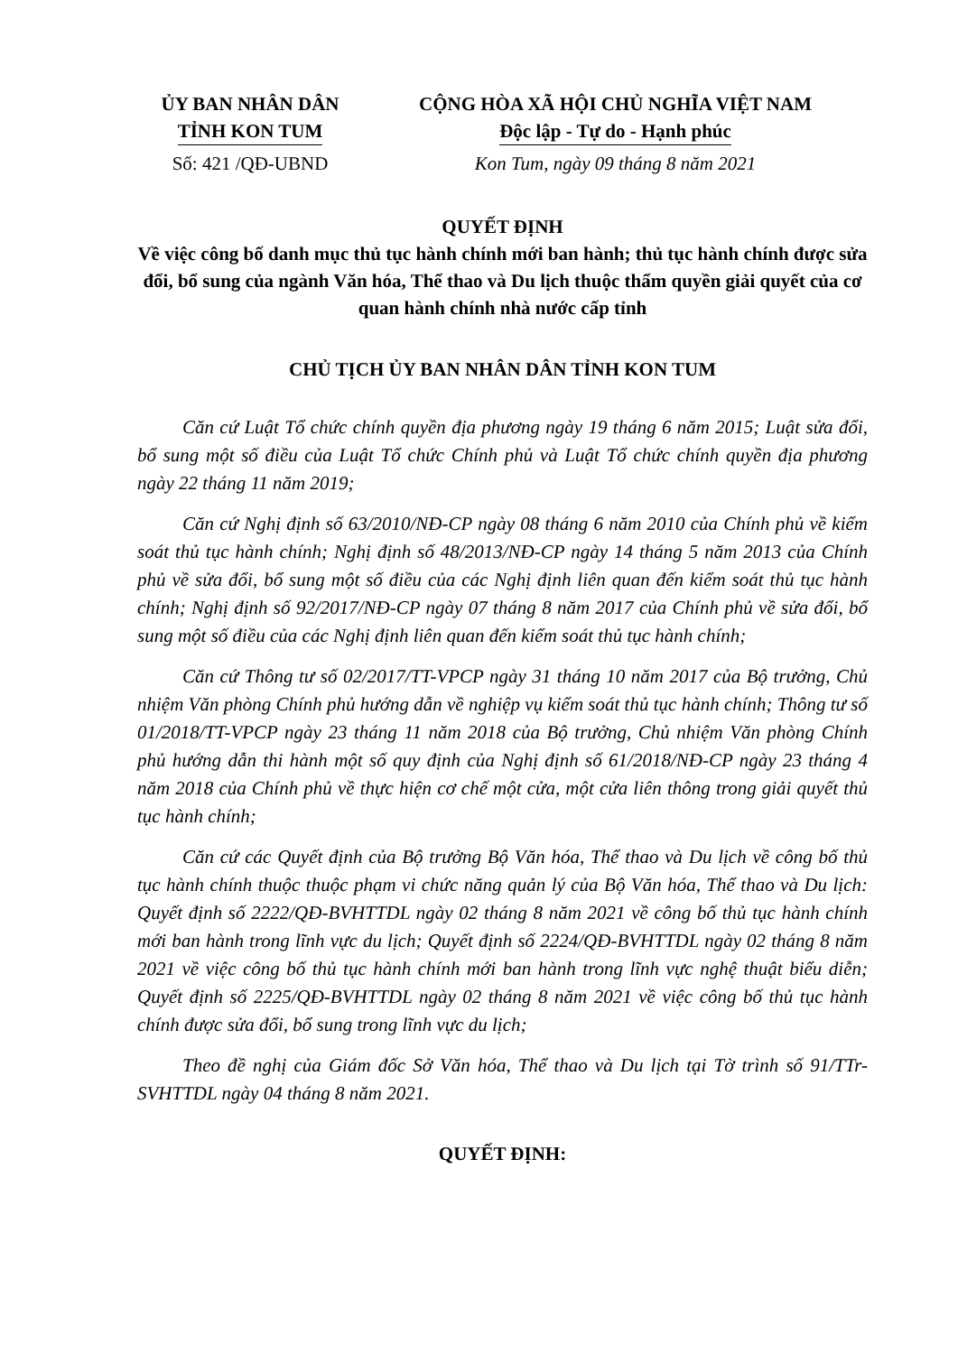ỦY BAN NHÂN DÂN
TỈNH KON TUM
CỘNG HÒA XÃ HỘI CHỦ NGHĨA VIỆT NAM
Độc lập - Tự do - Hạnh phúc
Số: 421 /QĐ-UBND Kon Tum, ngày 09 tháng 8 năm 2021
QUYẾT ĐỊNH
Về việc công bố danh mục thủ tục hành chính mới ban hành; thủ tục hành chính được sửa đổi, bổ sung của ngành Văn hóa, Thể thao và Du lịch thuộc thẩm quyền giải quyết của cơ quan hành chính nhà nước cấp tỉnh
CHỦ TỊCH ỦY BAN NHÂN DÂN TỈNH KON TUM
Căn cứ Luật Tổ chức chính quyền địa phương ngày 19 tháng 6 năm 2015; Luật sửa đổi, bổ sung một số điều của Luật Tổ chức Chính phủ và Luật Tổ chức chính quyền địa phương ngày 22 tháng 11 năm 2019;
Căn cứ Nghị định số 63/2010/NĐ-CP ngày 08 tháng 6 năm 2010 của Chính phủ về kiểm soát thủ tục hành chính; Nghị định số 48/2013/NĐ-CP ngày 14 tháng 5 năm 2013 của Chính phủ về sửa đổi, bổ sung một số điều của các Nghị định liên quan đến kiểm soát thủ tục hành chính; Nghị định số 92/2017/NĐ-CP ngày 07 tháng 8 năm 2017 của Chính phủ về sửa đổi, bổ sung một số điều của các Nghị định liên quan đến kiểm soát thủ tục hành chính;
Căn cứ Thông tư số 02/2017/TT-VPCP ngày 31 tháng 10 năm 2017 của Bộ trưởng, Chủ nhiệm Văn phòng Chính phủ hướng dẫn về nghiệp vụ kiểm soát thủ tục hành chính; Thông tư số 01/2018/TT-VPCP ngày 23 tháng 11 năm 2018 của Bộ trưởng, Chủ nhiệm Văn phòng Chính phủ hướng dẫn thi hành một số quy định của Nghị định số 61/2018/NĐ-CP ngày 23 tháng 4 năm 2018 của Chính phủ về thực hiện cơ chế một cửa, một cửa liên thông trong giải quyết thủ tục hành chính;
Căn cứ các Quyết định của Bộ trưởng Bộ Văn hóa, Thể thao và Du lịch về công bố thủ tục hành chính thuộc thuộc phạm vi chức năng quản lý của Bộ Văn hóa, Thể thao và Du lịch: Quyết định số 2222/QĐ-BVHTTDL ngày 02 tháng 8 năm 2021 về công bố thủ tục hành chính mới ban hành trong lĩnh vực du lịch; Quyết định số 2224/QĐ-BVHTTDL ngày 02 tháng 8 năm 2021 về việc công bố thủ tục hành chính mới ban hành trong lĩnh vực nghệ thuật biểu diễn; Quyết định số 2225/QĐ-BVHTTDL ngày 02 tháng 8 năm 2021 về việc công bố thủ tục hành chính được sửa đổi, bổ sung trong lĩnh vực du lịch;
Theo đề nghị của Giám đốc Sở Văn hóa, Thể thao và Du lịch tại Tờ trình số 91/TTr-SVHTTDL ngày 04 tháng 8 năm 2021.
QUYẾT ĐỊNH: